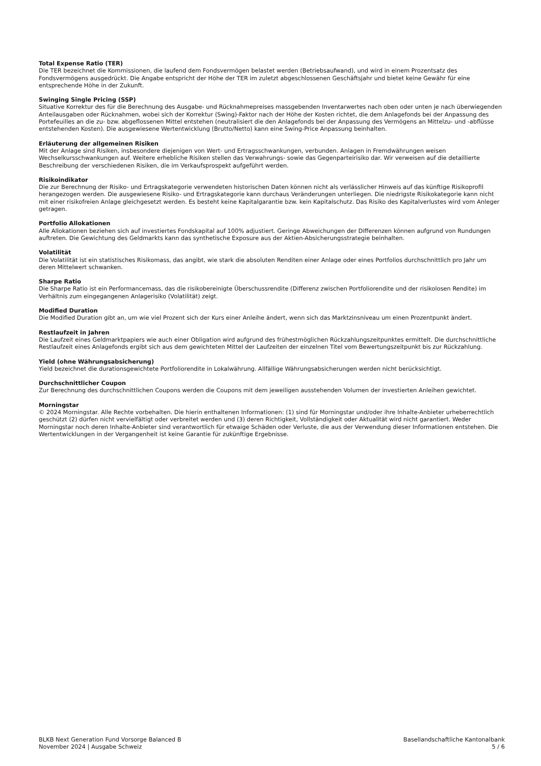Total Expense Ratio (TER)
Die TER bezeichnet die Kommissionen, die laufend dem Fondsvermögen belastet werden (Betriebsaufwand), und wird in einem Prozentsatz des Fondsvermögens ausgedrückt. Die Angabe entspricht der Höhe der TER im zuletzt abgeschlossenen Geschäftsjahr und bietet keine Gewähr für eine entsprechende Höhe in der Zukunft.
Swinging Single Pricing (SSP)
Situative Korrektur des für die Berechnung des Ausgabe- und Rücknahmepreises massgebenden Inventarwertes nach oben oder unten je nach überwiegenden Anteilausgaben oder Rücknahmen, wobei sich der Korrektur (Swing)-Faktor nach der Höhe der Kosten richtet, die dem Anlagefonds bei der Anpassung des Portefeuilles an die zu- bzw. abgeflossenen Mittel entstehen (neutralisiert die den Anlagefonds bei der Anpassung des Vermögens an Mittelzu- und -abflüsse entstehenden Kosten). Die ausgewiesene Wertentwicklung (Brutto/Netto) kann eine Swing-Price Anpassung beinhalten.
Erläuterung der allgemeinen Risiken
Mit der Anlage sind Risiken, insbesondere diejenigen von Wert- und Ertragsschwankungen, verbunden. Anlagen in Fremdwährungen weisen Wechselkursschwankungen auf. Weitere erhebliche Risiken stellen das Verwahrungs- sowie das Gegenparteirisiko dar. Wir verweisen auf die detaillierte Beschreibung der verschiedenen Risiken, die im Verkaufsprospekt aufgeführt werden.
Risikoindikator
Die zur Berechnung der Risiko- und Ertragskategorie verwendeten historischen Daten können nicht als verlässlicher Hinweis auf das künftige Risikoprofil herangezogen werden. Die ausgewiesene Risiko- und Ertragskategorie kann durchaus Veränderungen unterliegen. Die niedrigste Risikokategorie kann nicht mit einer risikofreien Anlage gleichgesetzt werden. Es besteht keine Kapitalgarantie bzw. kein Kapitalschutz. Das Risiko des Kapitalverlustes wird vom Anleger getragen.
Portfolio Allokationen
Alle Allokationen beziehen sich auf investiertes Fondskapital auf 100% adjustiert. Geringe Abweichungen der Differenzen können aufgrund von Rundungen auftreten. Die Gewichtung des Geldmarkts kann das synthetische Exposure aus der Aktien-Absicherungsstrategie beinhalten.
Volatilität
Die Volatilität ist ein statistisches Risikomass, das angibt, wie stark die absoluten Renditen einer Anlage oder eines Portfolios durchschnittlich pro Jahr um deren Mittelwert schwanken.
Sharpe Ratio
Die Sharpe Ratio ist ein Performancemass, das die risikobereinigte Überschussrendite (Differenz zwischen Portfoliorendite und der risikolosen Rendite) im Verhältnis zum eingegangenen Anlagerisiko (Volatilität) zeigt.
Modified Duration
Die Modified Duration gibt an, um wie viel Prozent sich der Kurs einer Anleihe ändert, wenn sich das Marktzinsniveau um einen Prozentpunkt ändert.
Restlaufzeit in Jahren
Die Laufzeit eines Geldmarktpapiers wie auch einer Obligation wird aufgrund des frühestmöglichen Rückzahlungszeitpunktes ermittelt. Die durchschnittliche Restlaufzeit eines Anlagefonds ergibt sich aus dem gewichteten Mittel der Laufzeiten der einzelnen Titel vom Bewertungszeitpunkt bis zur Rückzahlung.
Yield (ohne Währungsabsicherung)
Yield bezeichnet die durationsgewichtete Portfoliorendite in Lokalwährung. Allfällige Währungsabsicherungen werden nicht berücksichtigt.
Durchschnittlicher Coupon
Zur Berechnung des durchschnittlichen Coupons werden die Coupons mit dem jeweiligen ausstehenden Volumen der investierten Anleihen gewichtet.
Morningstar
© 2024 Morningstar. Alle Rechte vorbehalten. Die hierin enthaltenen Informationen: (1) sind für Morningstar und/oder ihre Inhalte-Anbieter urheberrechtlich geschützt (2) dürfen nicht vervielfältigt oder verbreitet werden und (3) deren Richtigkeit, Vollständigkeit oder Aktualität wird nicht garantiert. Weder Morningstar noch deren Inhalte-Anbieter sind verantwortlich für etwaige Schäden oder Verluste, die aus der Verwendung dieser Informationen entstehen. Die Wertentwicklungen in der Vergangenheit ist keine Garantie für zukünftige Ergebnisse.
BLKB Next Generation Fund Vorsorge Balanced B
November 2024 | Ausgabe Schweiz
Basellandschaftliche Kantonalbank
5 / 6